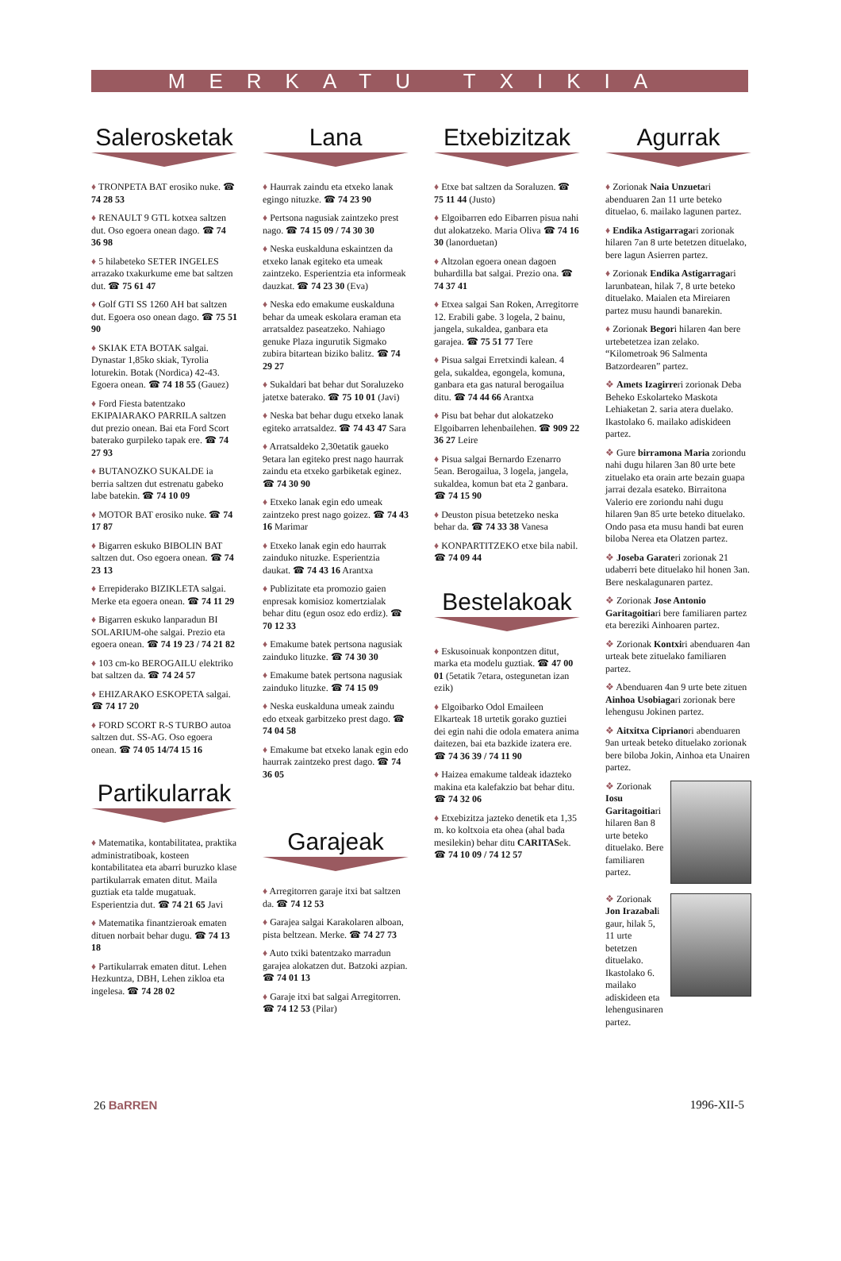MERKATU TXIKIA
Salerosketak
♦ TRONPETA BAT erosiko nuke. ☎ 74 28 53
♦ RENAULT 9 GTL kotxea saltzen dut. Oso egoera onean dago. ☎ 74 36 98
♦ 5 hilabeteko SETER INGELES arrazako txakurkume eme bat saltzen dut. ☎ 75 61 47
♦ Golf GTI SS 1260 AH bat saltzen dut. Egoera oso onean dago. ☎ 75 51 90
♦ SKIAK ETA BOTAK salgai. Dynastar 1,85ko skiak, Tyrolia loturekin. Botak (Nordica) 42-43. Egoera onean. ☎ 74 18 55 (Gauez)
♦ Ford Fiesta batentzako EKIPAIARAKO PARRILA saltzen dut prezio onean. Bai eta Ford Scort baterako gurpileko tapak ere. ☎ 74 27 93
♦ BUTANOZKO SUKALDE ia berria saltzen dut estrenatu gabeko labe batekin. ☎ 74 10 09
♦ MOTOR BAT erosiko nuke. ☎ 74 17 87
♦ Bigarren eskuko BIBOLIN BAT saltzen dut. Oso egoera onean. ☎ 74 23 13
♦ Errepiderako BIZIKLETA salgai. Merke eta egoera onean. ☎ 74 11 29
♦ Bigarren eskuko lanparadun BI SOLARIUM-ohe salgai. Prezio eta egoera onean. ☎ 74 19 23 / 74 21 82
♦ 103 cm-ko BEROGAILU elektriko bat saltzen da. ☎ 74 24 57
♦ EHIZARAKO ESKOPETA salgai. ☎ 74 17 20
♦ FORD SCORT R-S TURBO autoa saltzen dut. SS-AG. Oso egoera onean. ☎ 74 05 14/74 15 16
Partikularrak
♦ Matematika, kontabilitatea, praktika administratiboak, kosteen kontabilitatea eta abarri buruzko klase partikularrak ematen ditut. Maila guztiak eta talde mugatuak. Esperientzia dut. ☎ 74 21 65 Javi
♦ Matematika finantzieroak ematen dituen norbait behar dugu. ☎ 74 13 18
♦ Partikularrak ematen ditut. Lehen Hezkuntza, DBH, Lehen zikloa eta ingelesa. ☎ 74 28 02
Lana
♦ Haurrak zaindu eta etxeko lanak egingo nituzke. ☎ 74 23 90
♦ Pertsona nagusiak zaintzeko prest nago. ☎ 74 15 09 / 74 30 30
♦ Neska euskalduna eskaintzen da etxeko lanak egiteko eta umeak zaintzeko. Esperientzia eta informeak dauzkat. ☎ 74 23 30 (Eva)
♦ Neska edo emakume euskalduna behar da umeak eskolara eraman eta arratsaldez paseatzeko. Nahiago genuke Plaza ingurutik Sigmako zubira bitartean biziko balitz. ☎ 74 29 27
♦ Sukaldari bat behar dut Soraluzeko jatetxe baterako. ☎ 75 10 01 (Javi)
♦ Neska bat behar dugu etxeko lanak egiteko arratsaldez. ☎ 74 43 47 Sara
♦ Arratsaldeko 2,30etatik gaueko 9etara lan egiteko prest nago haurrak zaindu eta etxeko garbiketak eginez. ☎ 74 30 90
♦ Etxeko lanak egin edo umeak zaintzeko prest nago goizez. ☎ 74 43 16 Marimar
♦ Etxeko lanak egin edo haurrak zainduko nituzke. Esperientzia daukat. ☎ 74 43 16 Arantxa
♦ Publizitate eta promozio gaien enpresak komisioz komertzialak behar ditu (egun osoz edo erdiz). ☎ 70 12 33
♦ Emakume batek pertsona nagusiak zainduko lituzke. ☎ 74 30 30
♦ Emakume batek pertsona nagusiak zainduko lituzke. ☎ 74 15 09
♦ Neska euskalduna umeak zaindu edo etxeak garbitzeko prest dago. ☎ 74 04 58
♦ Emakume bat etxeko lanak egin edo haurrak zaintzeko prest dago. ☎ 74 36 05
Garajeak
♦ Arregitorren garaje itxi bat saltzen da. ☎ 74 12 53
♦ Garajea salgai Karakolaren alboan, pista beltzean. Merke. ☎ 74 27 73
♦ Auto txiki batentzako marradun garajea alokatzen dut. Batzoki azpian. ☎ 74 01 13
♦ Garaje itxi bat salgai Arregitorren. ☎ 74 12 53 (Pilar)
Etxebizitzak
♦ Etxe bat saltzen da Soraluzen. ☎ 75 11 44 (Justo)
♦ Elgoibarren edo Eibarren pisua nahi dut alokatzeko. Maria Oliva ☎ 74 16 30 (lanorduetan)
♦ Altzolan egoera onean dagoen buhardilla bat salgai. Prezio ona. ☎ 74 37 41
♦ Etxea salgai San Roken, Arregitorre 12. Erabili gabe. 3 logela, 2 bainu, jangela, sukaldea, ganbara eta garajea. ☎ 75 51 77 Tere
♦ Pisua salgai Erretxindi kalean. 4 gela, sukaldea, egongela, komuna, ganbara eta gas natural berogailua ditu. ☎ 74 44 66 Arantxa
♦ Pisu bat behar dut alokatzeko Elgoibarren lehenbailehen. ☎ 909 22 36 27 Leire
♦ Pisua salgai Bernardo Ezenarro 5ean. Berogailua, 3 logela, jangela, sukaldea, komun bat eta 2 ganbara. ☎ 74 15 90
♦ Deuston pisua betetzeko neska behar da. ☎ 74 33 38 Vanesa
♦ KONPARTITZEKO etxe bila nabil. ☎ 74 09 44
Bestelakoak
♦ Eskusoinuak konpontzen ditut, marka eta modelu guztiak. ☎ 47 00 01 (5etatik 7etara, ostegunetan izan ezik)
♦ Elgoibarko Odol Emaileen Elkarteak 18 urtetik gorako guztiei dei egin nahi die odola ematera anima daitezen, bai eta bazkide izatera ere. ☎ 74 36 39 / 74 11 90
♦ Haizea emakume taldeak idazteko makina eta kalefakzio bat behar ditu. ☎ 74 32 06
♦ Etxebizitza jazteko denetik eta 1,35 m. ko koltxoia eta ohea (ahal bada mesilekin) behar ditu CARITASek. ☎ 74 10 09 / 74 12 57
Agurrak
♦ Zorionak Naia Unzuetari abenduaren 2an 11 urte beteko dituelao, 6. mailako lagunen partez.
♦ Endika Astigarragari zorionak hilaren 7an 8 urte betetzen dituelako, bere lagun Asierren partez.
♦ Zorionak Endika Astigarragari larunbatean, hilak 7, 8 urte beteko dituelako. Maialen eta Mireiaren partez musu haundi banarekin.
♦ Zorionak Begori hilaren 4an bere urtebetetzea izan zelako. “Kilometroak 96 Salmenta Batzordearen” partez.
❖ Amets Izagirreri zorionak Deba Beheko Eskolarteko Maskota Lehiaketan 2. saria atera duelako. Ikastolako 6. mailako adiskideen partez.
❖ Gure birramona Maria zoriondu nahi dugu hilaren 3an 80 urte bete zituelako eta orain arte bezain guapa jarrai dezala esateko. Birraitona Valerio ere zoriondu nahi dugu hilaren 9an 85 urte beteko dituelako. Ondo pasa eta musu handi bat euren biloba Nerea eta Olatzen partez.
❖ Joseba Garateri zorionak 21 udaberri bete dituelako hil honen 3an. Bere neskalagunaren partez.
❖ Zorionak Jose Antonio Garitagoitiari bere familiaren partez eta bereziki Ainhoaren partez.
❖ Zorionak Kontxiri abenduaren 4an urteak bete zituelako familiaren partez.
❖ Abenduaren 4an 9 urte bete zituen Ainhoa Usobiagari zorionak bere lehengusu Jokinen partez.
❖ Aitxitxa Ciprianori abenduaren 9an urteak beteko dituelako zorionak bere biloba Jokin, Ainhoa eta Unairen partez.
❖ Zorionak Iosu Garitagoitiari hilaren 8an 8 urte beteko dituelako. Bere familiaren partez.
❖ Zorionak Jon Irazabali gaur, hilak 5, 11 urte betetzen dituelako. Ikastolako 6. mailako adiskideen eta lehengusinaren partez.
26 BaRREN 1996-XII-5